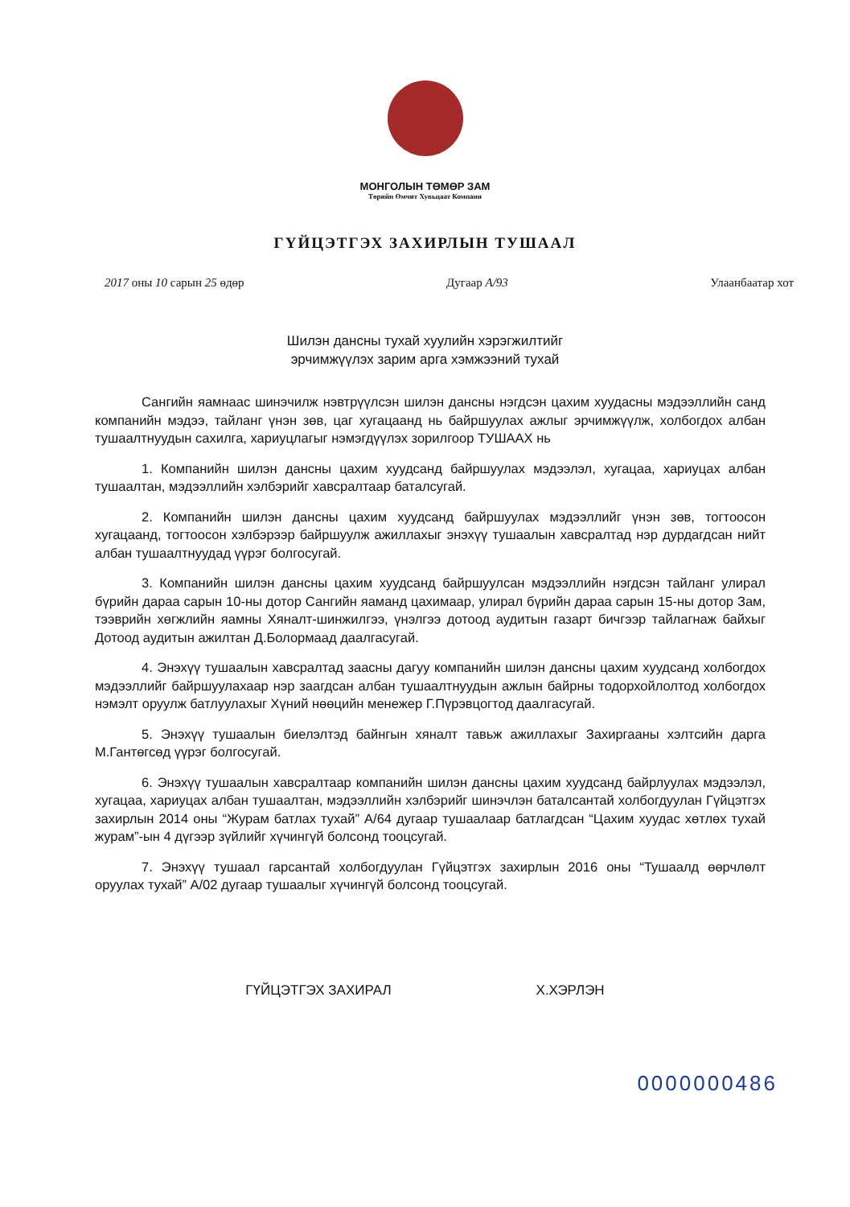МОНГОЛЫН ТӨМӨР ЗАМ
Төрийн Өмчит Хувьцаат Компани
ГҮЙЦЭТГЭХ ЗАХИРЛЫН ТУШААЛ
2017 оны 10 сарын 25 өдөр Дугаар А/93 Улаанбаатар хот
Шилэн дансны тухай хуулийн хэрэгжилтийг эрчимжүүлэх зарим арга хэмжээний тухай
Сангийн яамнаас шинэчилж нэвтрүүлсэн шилэн дансны нэгдсэн цахим хуудасны мэдээллийн санд компанийн мэдээ, тайланг үнэн зөв, цаг хугацаанд нь байршуулах ажлыг эрчимжүүлж, холбогдох албан тушаалтнуудын сахилга, хариуцлагыг нэмэгдүүлэх зорилгоор ТУШААХ нь
1. Компанийн шилэн дансны цахим хуудсанд байршуулах мэдээлэл, хугацаа, хариуцах албан тушаалтан, мэдээллийн хэлбэрийг хавсралтаар баталсугай.
2. Компанийн шилэн дансны цахим хуудсанд байршуулах мэдээллийг үнэн зөв, тогтоосон хугацаанд, тогтоосон хэлбэрээр байршуулж ажиллахыг энэхүү тушаалын хавсралтад нэр дурдагдсан нийт албан тушаалтнуудад үүрэг болгосугай.
3. Компанийн шилэн дансны цахим хуудсанд байршуулсан мэдээллийн нэгдсэн тайланг улирал бүрийн дараа сарын 10-ны дотор Сангийн яаманд цахимаар, улирал бүрийн дараа сарын 15-ны дотор Зам, тээврийн хөгжлийн яамны Хяналт-шинжилгээ, үнэлгээ дотоод аудитын газарт бичгээр тайлагнаж байхыг Дотоод аудитын ажилтан Д.Болормаад даалгасугай.
4. Энэхүү тушаалын хавсралтад заасны дагуу компанийн шилэн дансны цахим хуудсанд холбогдох мэдээллийг байршуулахаар нэр заагдсан албан тушаалтнуудын ажлын байрны тодорхойлолтод холбогдох нэмэлт оруулж батлуулахыг Хүний нөөцийн менежер Г.Пүрэвцогтод даалгасугай.
5. Энэхүү тушаалын биелэлтэд байнгын хяналт тавьж ажиллахыг Захиргааны хэлтсийн дарга М.Гантөгсөд үүрэг болгосугай.
6. Энэхүү тушаалын хавсралтаар компанийн шилэн дансны цахим хуудсанд байрлуулах мэдээлэл, хугацаа, хариуцах албан тушаалтан, мэдээллийн хэлбэрийг шинэчлэн баталсантай холбогдуулан Гүйцэтгэх захирлын 2014 оны “Журам батлах тухай” А/64 дугаар тушаалаар батлагдсан “Цахим хуудас хөтлөх тухай журам”-ын 4 дүгээр зүйлийг хүчингүй болсонд тооцсугай.
7. Энэхүү тушаал гарсантай холбогдуулан Гүйцэтгэх захирлын 2016 оны “Тушаалд өөрчлөлт оруулах тухай” А/02 дугаар тушаалыг хүчингүй болсонд тооцсугай.
ГҮЙЦЭТГЭХ ЗАХИРАЛ Х.ХЭРЛЭН
0000000486